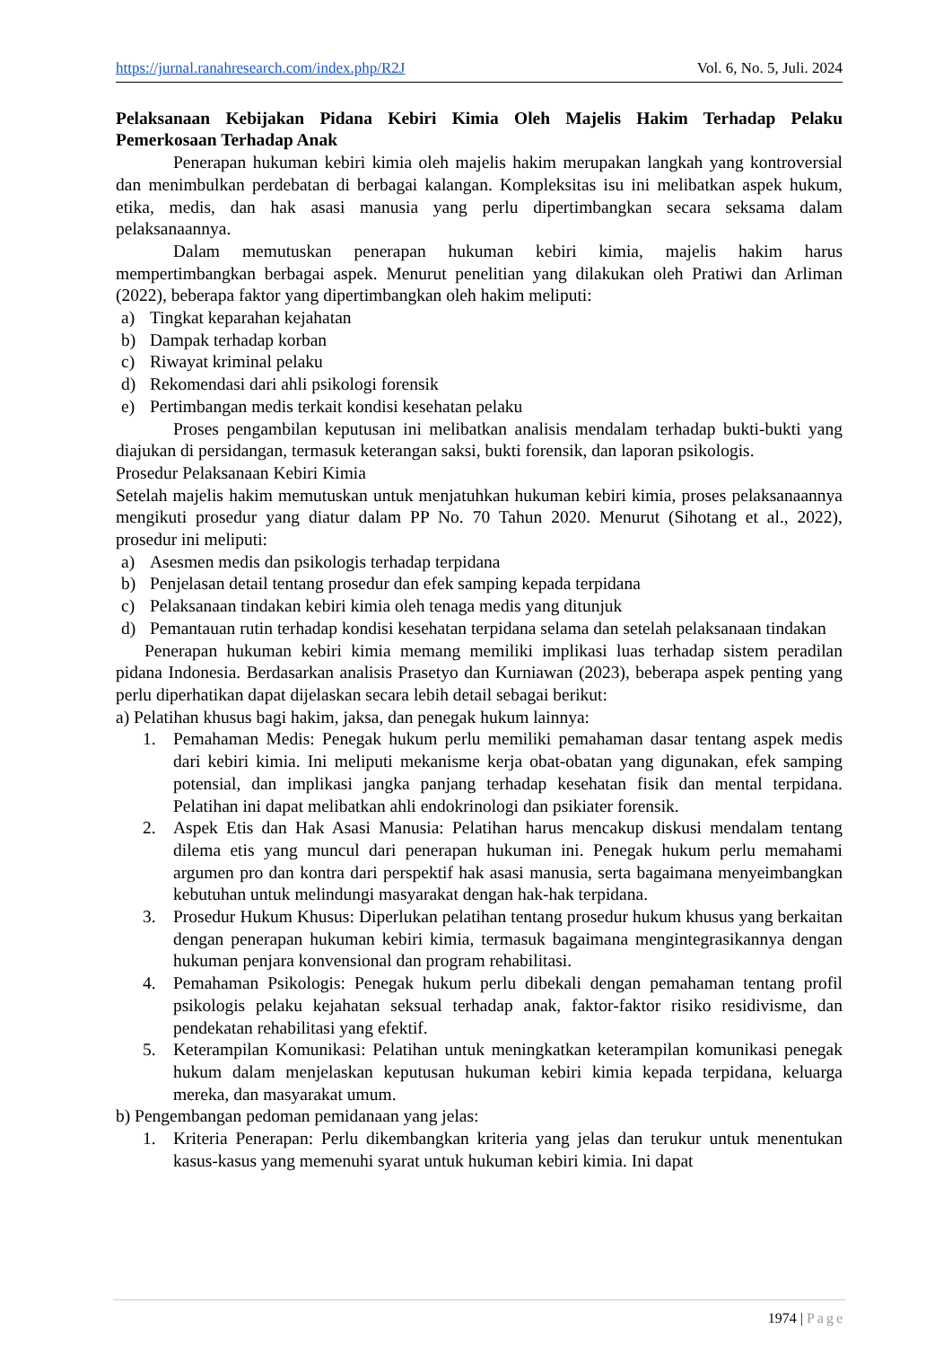https://jurnal.ranahresearch.com/index.php/R2J Vol. 6, No. 5, Juli. 2024
Pelaksanaan Kebijakan Pidana Kebiri Kimia Oleh Majelis Hakim Terhadap Pelaku Pemerkosaan Terhadap Anak
Penerapan hukuman kebiri kimia oleh majelis hakim merupakan langkah yang kontroversial dan menimbulkan perdebatan di berbagai kalangan. Kompleksitas isu ini melibatkan aspek hukum, etika, medis, dan hak asasi manusia yang perlu dipertimbangkan secara seksama dalam pelaksanaannya.
Dalam memutuskan penerapan hukuman kebiri kimia, majelis hakim harus mempertimbangkan berbagai aspek. Menurut penelitian yang dilakukan oleh Pratiwi dan Arliman (2022), beberapa faktor yang dipertimbangkan oleh hakim meliputi:
a) Tingkat keparahan kejahatan
b) Dampak terhadap korban
c) Riwayat kriminal pelaku
d) Rekomendasi dari ahli psikologi forensik
e) Pertimbangan medis terkait kondisi kesehatan pelaku
Proses pengambilan keputusan ini melibatkan analisis mendalam terhadap bukti-bukti yang diajukan di persidangan, termasuk keterangan saksi, bukti forensik, dan laporan psikologis.
Prosedur Pelaksanaan Kebiri Kimia
Setelah majelis hakim memutuskan untuk menjatuhkan hukuman kebiri kimia, proses pelaksanaannya mengikuti prosedur yang diatur dalam PP No. 70 Tahun 2020. Menurut (Sihotang et al., 2022), prosedur ini meliputi:
a) Asesmen medis dan psikologis terhadap terpidana
b) Penjelasan detail tentang prosedur dan efek samping kepada terpidana
c) Pelaksanaan tindakan kebiri kimia oleh tenaga medis yang ditunjuk
d) Pemantauan rutin terhadap kondisi kesehatan terpidana selama dan setelah pelaksanaan tindakan
Penerapan hukuman kebiri kimia memang memiliki implikasi luas terhadap sistem peradilan pidana Indonesia. Berdasarkan analisis Prasetyo dan Kurniawan (2023), beberapa aspek penting yang perlu diperhatikan dapat dijelaskan secara lebih detail sebagai berikut:
a) Pelatihan khusus bagi hakim, jaksa, dan penegak hukum lainnya:
1. Pemahaman Medis: Penegak hukum perlu memiliki pemahaman dasar tentang aspek medis dari kebiri kimia. Ini meliputi mekanisme kerja obat-obatan yang digunakan, efek samping potensial, dan implikasi jangka panjang terhadap kesehatan fisik dan mental terpidana. Pelatihan ini dapat melibatkan ahli endokrinologi dan psikiater forensik.
2. Aspek Etis dan Hak Asasi Manusia: Pelatihan harus mencakup diskusi mendalam tentang dilema etis yang muncul dari penerapan hukuman ini. Penegak hukum perlu memahami argumen pro dan kontra dari perspektif hak asasi manusia, serta bagaimana menyeimbangkan kebutuhan untuk melindungi masyarakat dengan hak-hak terpidana.
3. Prosedur Hukum Khusus: Diperlukan pelatihan tentang prosedur hukum khusus yang berkaitan dengan penerapan hukuman kebiri kimia, termasuk bagaimana mengintegrasikannya dengan hukuman penjara konvensional dan program rehabilitasi.
4. Pemahaman Psikologis: Penegak hukum perlu dibekali dengan pemahaman tentang profil psikologis pelaku kejahatan seksual terhadap anak, faktor-faktor risiko residivisme, dan pendekatan rehabilitasi yang efektif.
5. Keterampilan Komunikasi: Pelatihan untuk meningkatkan keterampilan komunikasi penegak hukum dalam menjelaskan keputusan hukuman kebiri kimia kepada terpidana, keluarga mereka, dan masyarakat umum.
b) Pengembangan pedoman pemidanaan yang jelas:
1. Kriteria Penerapan: Perlu dikembangkan kriteria yang jelas dan terukur untuk menentukan kasus-kasus yang memenuhi syarat untuk hukuman kebiri kimia. Ini dapat
1974 | Page